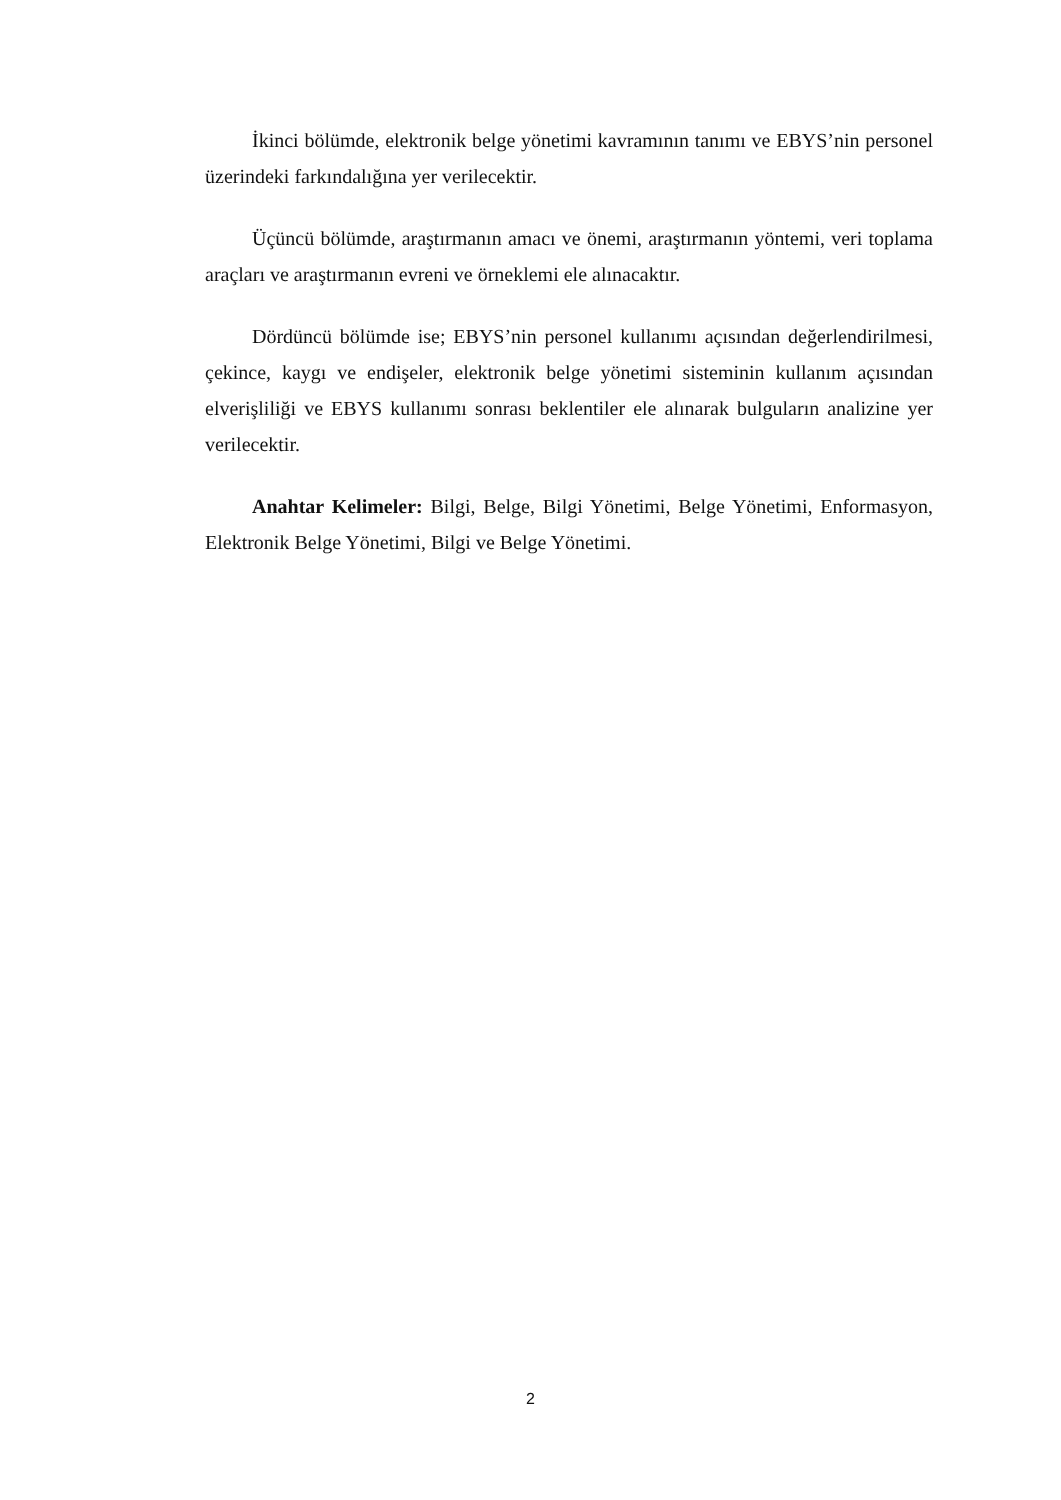İkinci bölümde, elektronik belge yönetimi kavramının tanımı ve EBYS’nin personel üzerindeki farkındalığına yer verilecektir.
Üçüncü bölümde, araştırmanın amacı ve önemi, araştırmanın yöntemi, veri toplama araçları ve araştırmanın evreni ve örneklemi ele alınacaktır.
Dördüncü bölümde ise; EBYS’nin personel kullanımı açısından değerlendirilmesi, çekince, kaygı ve endişeler, elektronik belge yönetimi sisteminin kullanım açısından elverişliliği ve EBYS kullanımı sonrası beklentiler ele alınarak bulguların analizine yer verilecektir.
Anahtar Kelimeler: Bilgi, Belge, Bilgi Yönetimi, Belge Yönetimi, Enformasyon, Elektronik Belge Yönetimi, Bilgi ve Belge Yönetimi.
2